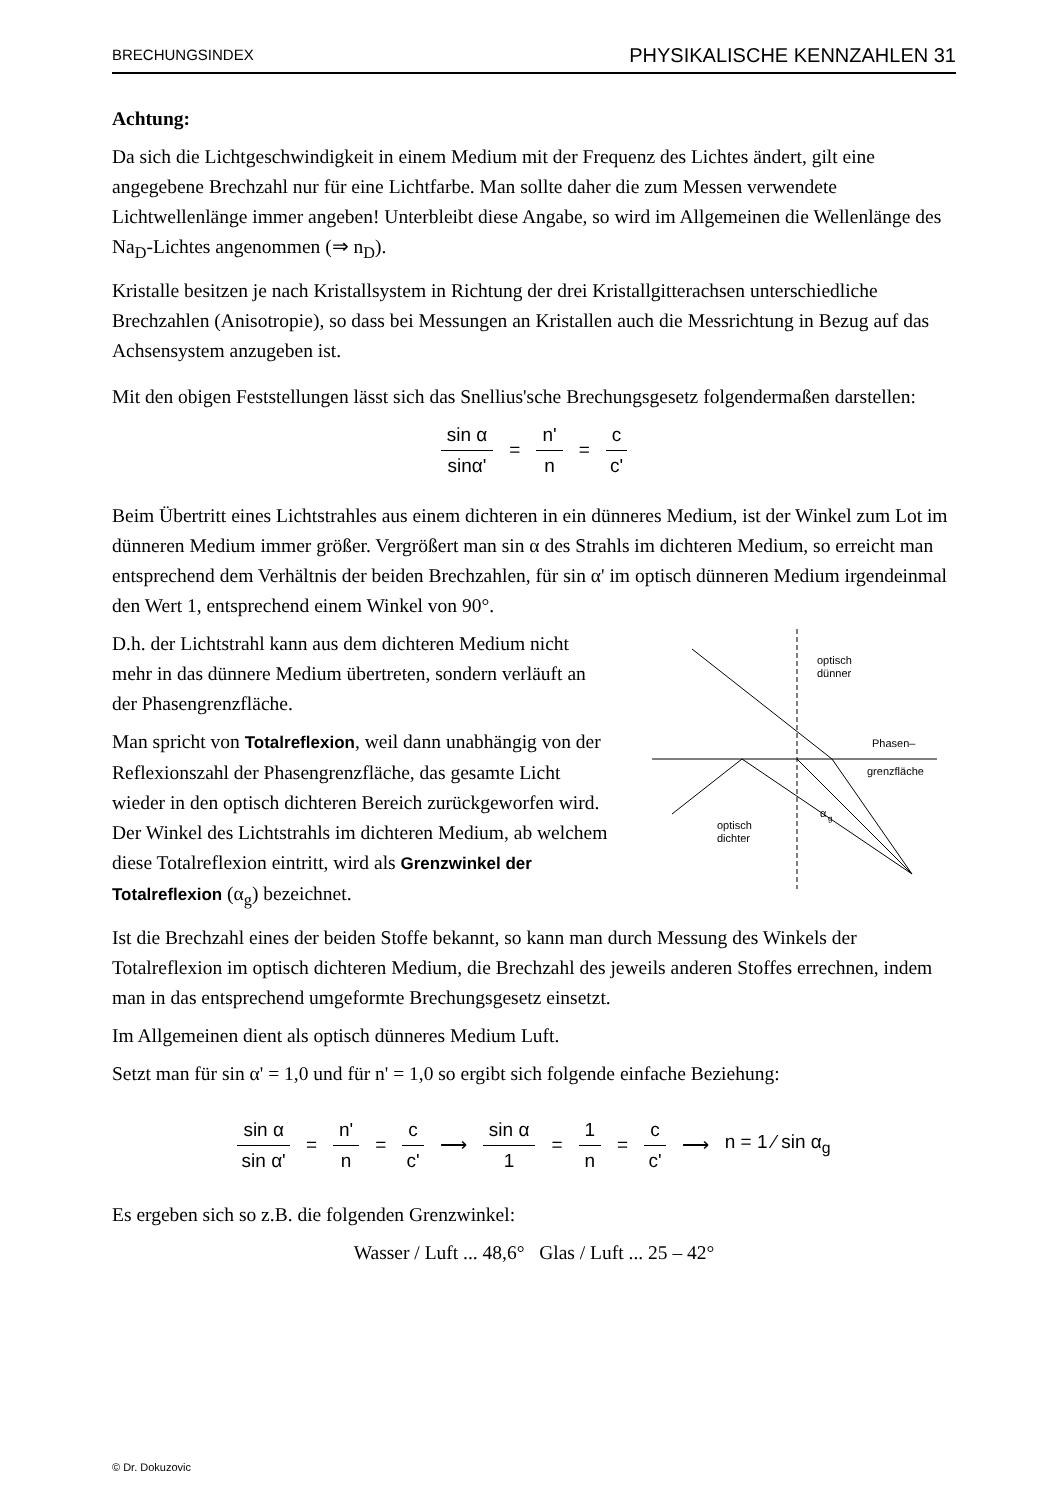BRECHUNGSINDEX PHYSIKALISCHE KENNZAHLEN 31
Achtung:
Da sich die Lichtgeschwindigkeit in einem Medium mit der Frequenz des Lichtes ändert, gilt eine angegebene Brechzahl nur für eine Lichtfarbe. Man sollte daher die zum Messen verwendete Lichtwellenlänge immer angeben! Unterbleibt diese Angabe, so wird im Allgemeinen die Wellenlänge des Na<sub>D</sub>-Lichtes angenommen (⇒ n<sub>D</sub>).
Kristalle besitzen je nach Kristallsystem in Richtung der drei Kristallgitterachsen unterschiedliche Brechzahlen (Anisotropie), so dass bei Messungen an Kristallen auch die Messrichtung in Bezug auf das Achsensystem anzugeben ist.
Mit den obigen Feststellungen lässt sich das Snellius'sche Brechungsgesetz folgendermaßen darstellen:
sin α sinα' = n' n = c c'
Beim Übertritt eines Lichtstrahles aus einem dichteren in ein dünneres Medium, ist der Winkel zum Lot im dünneren Medium immer größer. Vergrößert man sin α des Strahls im dichteren Medium, so erreicht man entsprechend dem Verhältnis der beiden Brechzahlen, für sin α' im optisch dünneren Medium irgendeinmal den Wert 1, entsprechend einem Winkel von 90°.
D.h. der Lichtstrahl kann aus dem dichteren Medium nicht mehr in das dünnere Medium übertreten, sondern verläuft an der Phasengrenzfläche.
Man spricht von Totalreflexion, weil dann unabhängig von der Reflexionszahl der Phasengrenzfläche, das gesamte Licht wieder in den optisch dichteren Bereich zurückgeworfen wird. Der Winkel des Lichtstrahls im dichteren Medium, ab welchem diese Totalreflexion eintritt, wird als Grenzwinkel der Totalreflexion (α<sub>g</sub>) bezeichnet.
optisch
dünner
Phasen–
grenzfläche
optisch
dichter
α
g
Ist die Brechzahl eines der beiden Stoffe bekannt, so kann man durch Messung des Winkels der Totalreflexion im optisch dichteren Medium, die Brechzahl des jeweils anderen Stoffes errechnen, indem man in das entsprechend umgeformte Brechungsgesetz einsetzt.
Im Allgemeinen dient als optisch dünneres Medium Luft.
Setzt man für sin α' = 1,0 und für n' = 1,0 so ergibt sich folgende einfache Beziehung:
sin α sin α' = n' n = c c' ⟶ sin α 1 = 1 n = c c' ⟶ n = 1 ⁄ sin α<sub>g</sub>
Es ergeben sich so z.B. die folgenden Grenzwinkel:
Wasser / Luft ... 48,6° Glas / Luft ... 25 – 42°
© Dr. Dokuzovic